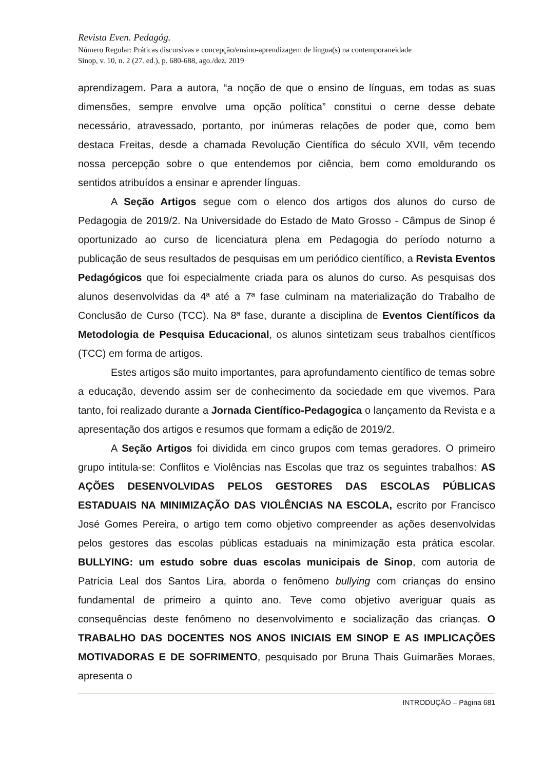Revista Even. Pedagóg.
Número Regular: Práticas discursivas e concepção/ensino-aprendizagem de língua(s) na contemporaneidade
Sinop, v. 10, n. 2 (27. ed.), p. 680-688, ago./dez. 2019
aprendizagem. Para a autora, “a noção de que o ensino de línguas, em todas as suas dimensões, sempre envolve uma opção política” constitui o cerne desse debate necessário, atravessado, portanto, por inúmeras relações de poder que, como bem destaca Freitas, desde a chamada Revolução Científica do século XVII, vêm tecendo nossa percepção sobre o que entendemos por ciência, bem como emoldurando os sentidos atribuídos a ensinar e aprender línguas.
A Seção Artigos segue com o elenco dos artigos dos alunos do curso de Pedagogia de 2019/2. Na Universidade do Estado de Mato Grosso - Câmpus de Sinop é oportunizado ao curso de licenciatura plena em Pedagogia do período noturno a publicação de seus resultados de pesquisas em um periódico científico, a Revista Eventos Pedagógicos que foi especialmente criada para os alunos do curso. As pesquisas dos alunos desenvolvidas da 4ª até a 7ª fase culminam na materialização do Trabalho de Conclusão de Curso (TCC). Na 8ª fase, durante a disciplina de Eventos Científicos da Metodologia de Pesquisa Educacional, os alunos sintetizam seus trabalhos científicos (TCC) em forma de artigos.
Estes artigos são muito importantes, para aprofundamento científico de temas sobre a educação, devendo assim ser de conhecimento da sociedade em que vivemos. Para tanto, foi realizado durante a Jornada Científico-Pedagogica o lançamento da Revista e a apresentação dos artigos e resumos que formam a edição de 2019/2.
A Seção Artigos foi dividida em cinco grupos com temas geradores. O primeiro grupo intitula-se: Conflitos e Violências nas Escolas que traz os seguintes trabalhos: AS AÇÕES DESENVOLVIDAS PELOS GESTORES DAS ESCOLAS PÚBLICAS ESTADUAIS NA MINIMIZAÇÃO DAS VIOLÊNCIAS NA ESCOLA, escrito por Francisco José Gomes Pereira, o artigo tem como objetivo compreender as ações desenvolvidas pelos gestores das escolas públicas estaduais na minimização esta prática escolar. BULLYING: um estudo sobre duas escolas municipais de Sinop, com autoria de Patrícia Leal dos Santos Lira, aborda o fenômeno bullying com crianças do ensino fundamental de primeiro a quinto ano. Teve como objetivo averiguar quais as consequências deste fenômeno no desenvolvimento e socialização das crianças. O TRABALHO DAS DOCENTES NOS ANOS INICIAIS EM SINOP E AS IMPLICAÇÕES MOTIVADORAS E DE SOFRIMENTO, pesquisado por Bruna Thais Guimarães Moraes, apresenta o
INTRODUÇÃO – Página 681